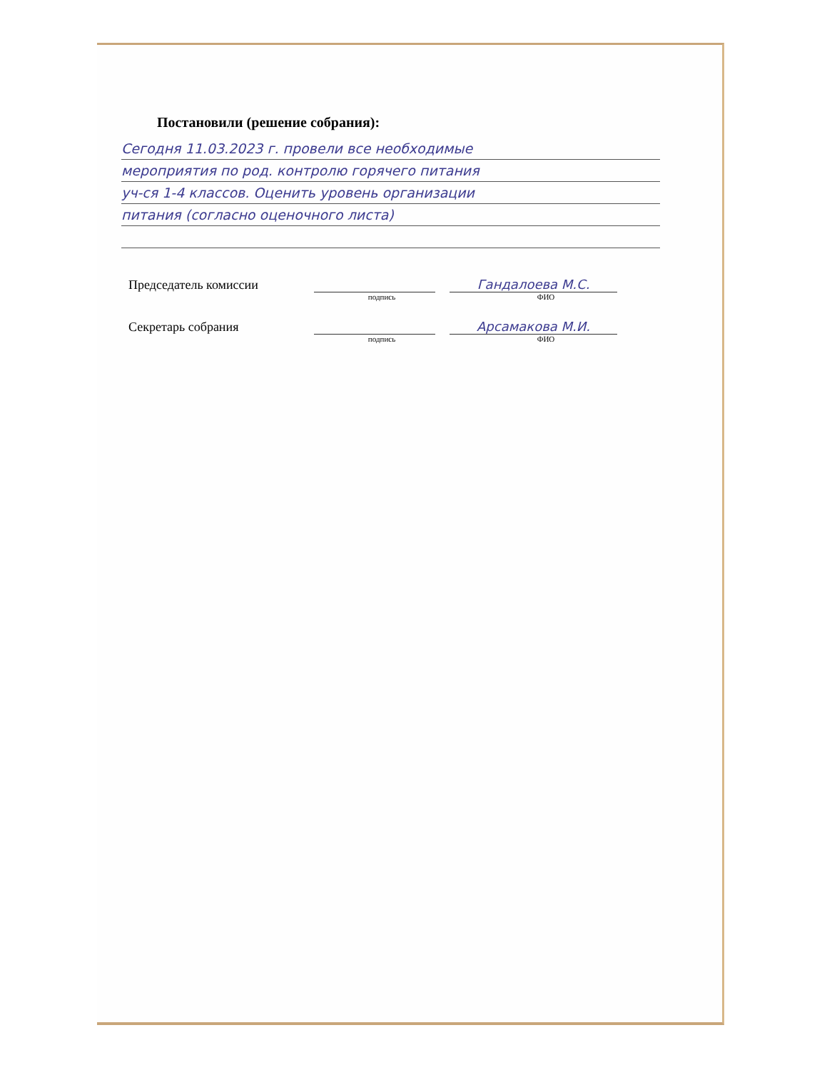Постановили (решение собрания):
Сегодня 11.03.2023 г. провели все необходимые
мероприятия по род. контролю горячего питания
уч-ся 1-4 классов. Оценить уровень организации
питания (согласно оценочного листа)
Председатель комиссии Гандалоева М.С.
подпись ФИО
Секретарь собрания Арсамакова М.И.
подпись ФИО